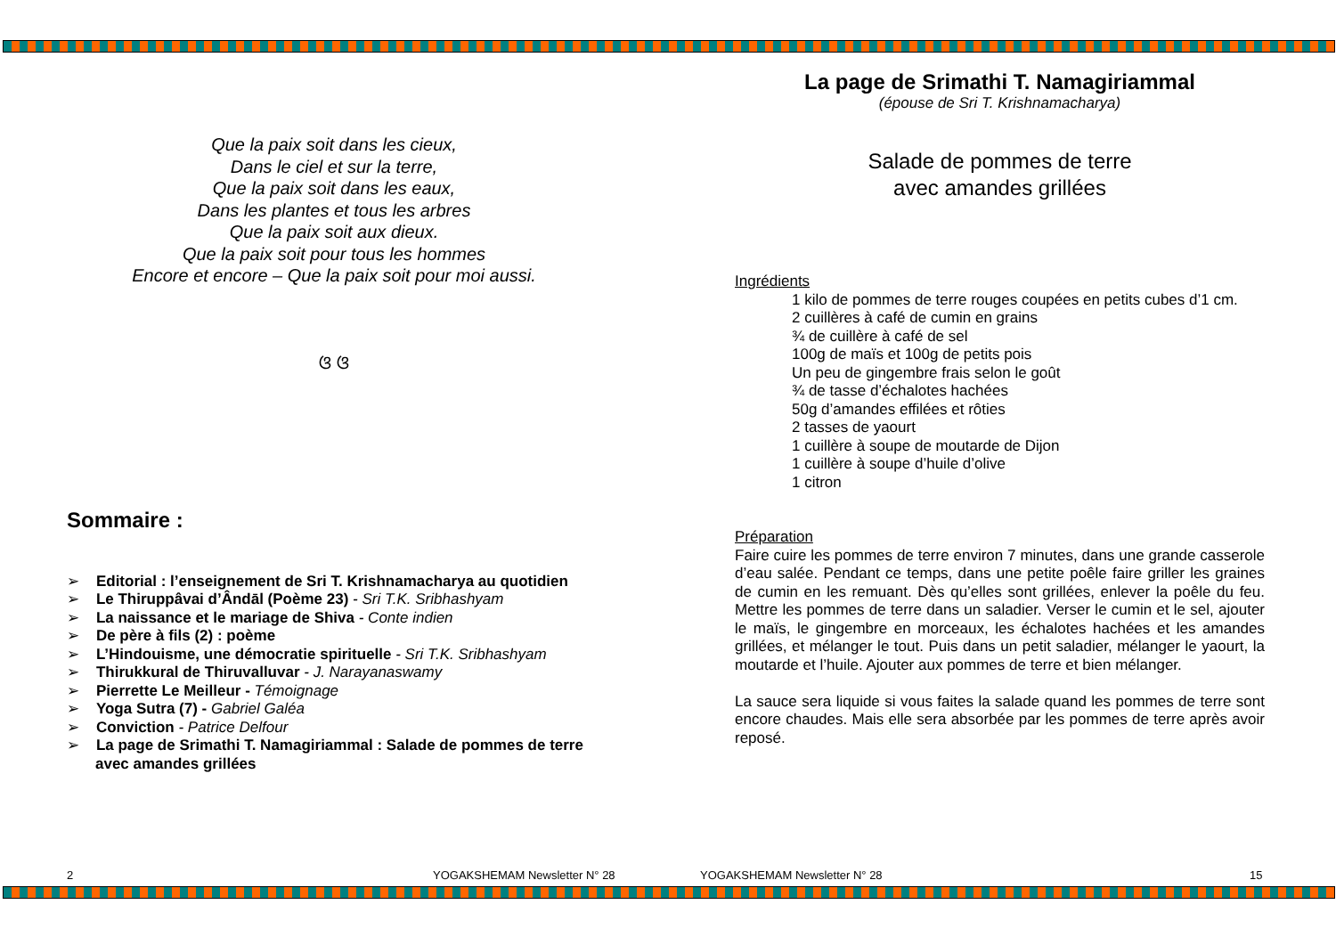Que la paix soit dans les cieux,
Dans le ciel et sur la terre,
Que la paix soit dans les eaux,
Dans les plantes et tous les arbres
Que la paix soit aux dieux.
Que la paix soit pour tous les hommes
Encore et encore – Que la paix soit pour moi aussi.
ଓ ଓ
Sommaire :
➢ Editorial : l’enseignement de Sri T. Krishnamacharya au quotidien
➢ Le Thiruppâvai d’Ândāl (Poème 23) - Sri T.K. Sribhashyam
➢ La naissance et le mariage de Shiva - Conte indien
➢ De père à fils (2) : poème
➢ L’Hindouisme, une démocratie spirituelle - Sri T.K. Sribhashyam
➢ Thirukkural de Thiruvalluvar - J. Narayanaswamy
➢ Pierrette Le Meilleur - Témoignage
➢ Yoga Sutra (7) - Gabriel Galéa
➢ Conviction - Patrice Delfour
➢ La page de Srimathi T. Namagiriammal : Salade de pommes de terre avec amandes grillées
La page de Srimathi T. Namagiriammal
(épouse de Sri T. Krishnamacharya)
Salade de pommes de terre
avec amandes grillées
Ingrédients
1 kilo de pommes de terre rouges coupées en petits cubes d’1 cm.
2 cuillères à café de cumin en grains
¾ de cuillère à café de sel
100g de maïs et 100g de petits pois
Un peu de gingembre frais selon le goût
¾ de tasse d’échalotes hachées
50g d’amandes effilées et rôties
2 tasses de yaourt
1 cuillère à soupe de moutarde de Dijon
1 cuillère à soupe d’huile d’olive
1 citron
Préparation
Faire cuire les pommes de terre environ 7 minutes, dans une grande casserole d’eau salée. Pendant ce temps, dans une petite poêle faire griller les graines de cumin en les remuant. Dès qu’elles sont grillées, enlever la poêle du feu. Mettre les pommes de terre dans un saladier. Verser le cumin et le sel, ajouter le maïs, le gingembre en morceaux, les échalotes hachées et les amandes grillées, et mélanger le tout. Puis dans un petit saladier, mélanger le yaourt, la moutarde et l’huile. Ajouter aux pommes de terre et bien mélanger.
La sauce sera liquide si vous faites la salade quand les pommes de terre sont encore chaudes. Mais elle sera absorbée par les pommes de terre après avoir reposé.
2 YOGAKSHEMAM Newsletter N° 28 YOGAKSHEMAM Newsletter N° 28 15